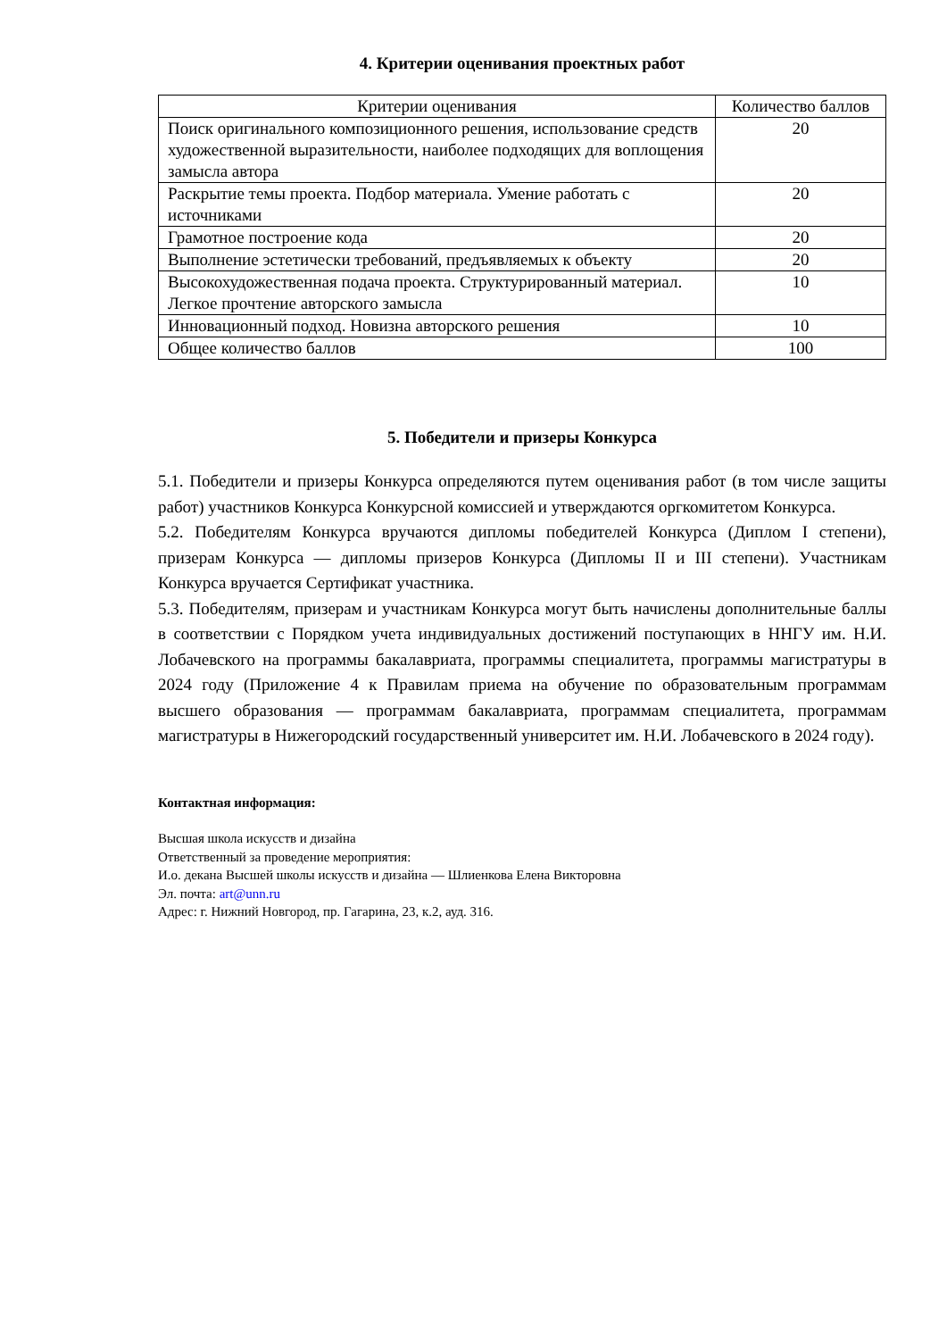4. Критерии оценивания проектных работ
| Критерии оценивания | Количество баллов |
| --- | --- |
| Поиск оригинального композиционного решения, использование средств художественной выразительности, наиболее подходящих для воплощения замысла автора | 20 |
| Раскрытие темы проекта. Подбор материала. Умение работать с источниками | 20 |
| Грамотное построение кода | 20 |
| Выполнение эстетически требований, предъявляемых к объекту | 20 |
| Высокохудожественная подача проекта. Структурированный материал. Легкое прочтение авторского замысла | 10 |
| Инновационный подход. Новизна авторского решения | 10 |
| Общее количество баллов | 100 |
5. Победители и призеры Конкурса
5.1. Победители и призеры Конкурса определяются путем оценивания работ (в том числе защиты работ) участников Конкурса Конкурсной комиссией и утверждаются оргкомитетом Конкурса.
5.2. Победителям Конкурса вручаются дипломы победителей Конкурса (Диплом I степени), призерам Конкурса — дипломы призеров Конкурса (Дипломы II и III степени). Участникам Конкурса вручается Сертификат участника.
5.3. Победителям, призерам и участникам Конкурса могут быть начислены дополнительные баллы в соответствии с Порядком учета индивидуальных достижений поступающих в ННГУ им. Н.И. Лобачевского на программы бакалавриата, программы специалитета, программы магистратуры в 2024 году (Приложение 4 к Правилам приема на обучение по образовательным программам высшего образования — программам бакалавриата, программам специалитета, программам магистратуры в Нижегородский государственный университет им. Н.И. Лобачевского в 2024 году).
Контактная информация:
Высшая школа искусств и дизайна
Ответственный за проведение мероприятия:
И.о. декана Высшей школы искусств и дизайна — Шлиенкова Елена Викторовна
Эл. почта: art@unn.ru
Адрес: г. Нижний Новгород, пр. Гагарина, 23, к.2, ауд. 316.